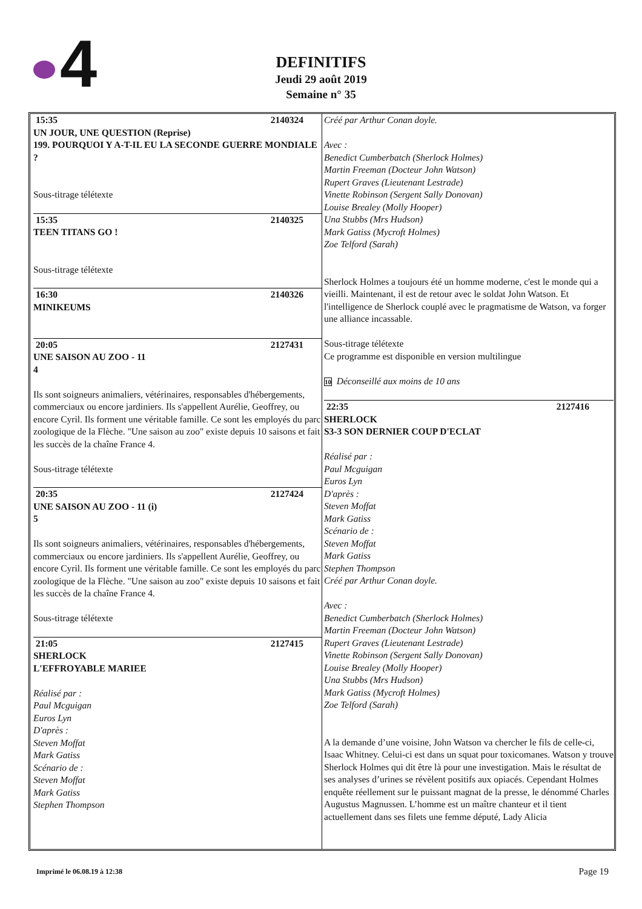4
DEFINITIFS
Jeudi 29 août 2019
Semaine n° 35
15:35 2140324
UN JOUR, UNE QUESTION (Reprise)
199. POURQUOI Y A-T-IL EU LA SECONDE GUERRE MONDIALE ?
Sous-titrage télétexte
15:35 2140325
TEEN TITANS GO !
Sous-titrage télétexte
16:30 2140326
MINIKEUMS
20:05 2127431
UNE SAISON AU ZOO - 11
4
Ils sont soigneurs animaliers, vétérinaires, responsables d'hébergements, commerciaux ou encore jardiniers. Ils s'appellent Aurélie, Geoffrey, ou encore Cyril. Ils forment une véritable famille. Ce sont les employés du parc zoologique de la Flèche. "Une saison au zoo" existe depuis 10 saisons et fait les succès de la chaîne France 4.
Sous-titrage télétexte
20:35 2127424
UNE SAISON AU ZOO - 11 (i)
5
Ils sont soigneurs animaliers, vétérinaires, responsables d'hébergements, commerciaux ou encore jardiniers. Ils s'appellent Aurélie, Geoffrey, ou encore Cyril. Ils forment une véritable famille. Ce sont les employés du parc zoologique de la Flèche. "Une saison au zoo" existe depuis 10 saisons et fait les succès de la chaîne France 4.
Sous-titrage télétexte
21:05 2127415
SHERLOCK
L'EFFROYABLE MARIEE
Réalisé par :
Paul Mcguigan
Euros Lyn
D'après :
Steven Moffat
Mark Gatiss
Scénario de :
Steven Moffat
Mark Gatiss
Stephen Thompson
Créé par Arthur Conan doyle.
Avec :
Benedict Cumberbatch (Sherlock Holmes)
Martin Freeman (Docteur John Watson)
Rupert Graves (Lieutenant Lestrade)
Vinette Robinson (Sergent Sally Donovan)
Louise Brealey (Molly Hooper)
Una Stubbs (Mrs Hudson)
Mark Gatiss (Mycroft Holmes)
Zoe Telford (Sarah)
Sherlock Holmes a toujours été un homme moderne, c'est le monde qui a vieilli. Maintenant, il est de retour avec le soldat John Watson. Et l'intelligence de Sherlock couplé avec le pragmatisme de Watson, va forger une alliance incassable.
Sous-titrage télétexte
Ce programme est disponible en version multilingue
10 Déconseillé aux moins de 10 ans
22:35 2127416
SHERLOCK
S3-3 SON DERNIER COUP D'ECLAT
Réalisé par :
Paul Mcguigan
Euros Lyn
D'après :
Steven Moffat
Mark Gatiss
Scénario de :
Steven Moffat
Mark Gatiss
Stephen Thompson
Créé par Arthur Conan doyle.
Avec :
Benedict Cumberbatch (Sherlock Holmes)
Martin Freeman (Docteur John Watson)
Rupert Graves (Lieutenant Lestrade)
Vinette Robinson (Sergent Sally Donovan)
Louise Brealey (Molly Hooper)
Una Stubbs (Mrs Hudson)
Mark Gatiss (Mycroft Holmes)
Zoe Telford (Sarah)
A la demande d’une voisine, John Watson va chercher le fils de celle-ci, Isaac Whitney. Celui-ci est dans un squat pour toxicomanes. Watson y trouve Sherlock Holmes qui dit être là pour une investigation. Mais le résultat de ses analyses d’urines se révèlent positifs aux opiacés. Cependant Holmes enquête réellement sur le puissant magnat de la presse, le dénommé Charles Augustus Magnussen. L’homme est un maître chanteur et il tient actuellement dans ses filets une femme député, Lady Alicia
Imprimé le 06.08.19 à 12:38 Page 19